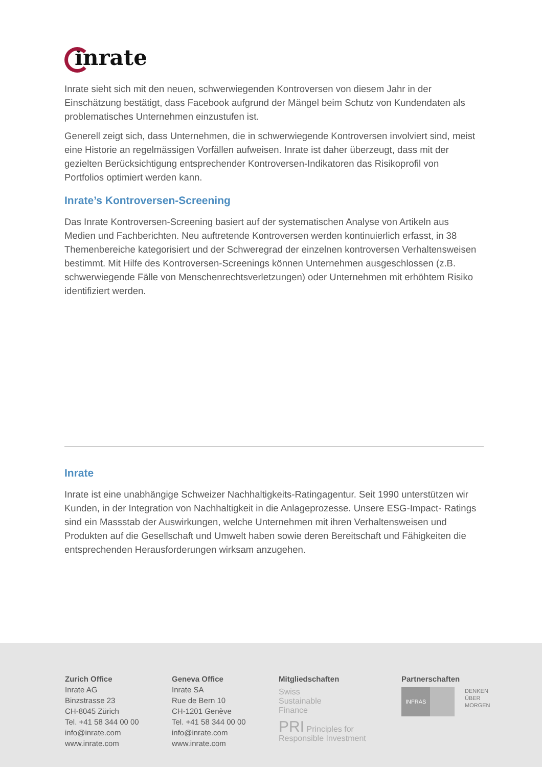inrate
Inrate sieht sich mit den neuen, schwerwiegenden Kontroversen von diesem Jahr in der Einschätzung bestätigt, dass Facebook aufgrund der Mängel beim Schutz von Kundendaten als problematisches Unternehmen einzustufen ist.
Generell zeigt sich, dass Unternehmen, die in schwerwiegende Kontroversen involviert sind, meist eine Historie an regelmässigen Vorfällen aufweisen. Inrate ist daher überzeugt, dass mit der gezielten Berücksichtigung entsprechender Kontroversen-Indikatoren das Risikoprofil von Portfolios optimiert werden kann.
Inrate’s Kontroversen-Screening
Das Inrate Kontroversen-Screening basiert auf der systematischen Analyse von Artikeln aus Medien und Fachberichten. Neu auftretende Kontroversen werden kontinuierlich erfasst, in 38 Themenbereiche kategorisiert und der Schweregrad der einzelnen kontroversen Verhaltensweisen bestimmt. Mit Hilfe des Kontroversen-Screenings können Unternehmen ausgeschlossen (z.B. schwerwiegende Fälle von Menschenrechtsverletzungen) oder Unternehmen mit erhöhtem Risiko identifiziert werden.
Inrate
Inrate ist eine unabhängige Schweizer Nachhaltigkeits-Ratingagentur. Seit 1990 unterstützen wir Kunden, in der Integration von Nachhaltigkeit in die Anlageprozesse. Unsere ESG-Impact- Ratings sind ein Massstab der Auswirkungen, welche Unternehmen mit ihren Verhaltensweisen und Produkten auf die Gesellschaft und Umwelt haben sowie deren Bereitschaft und Fähigkeiten die entsprechenden Herausforderungen wirksam anzugehen.
Zurich Office
Inrate AG
Binzstrasse 23
CH-8045 Zürich
Tel. +41 58 344 00 00
info@inrate.com
www.inrate.com
Geneva Office
Inrate SA
Rue de Bern 10
CH-1201 Genève
Tel. +41 58 344 00 00
info@inrate.com
www.inrate.com
Mitgliedschaften
Swiss
Sustainable
Finance
PRI Principles for Responsible Investment
Partnerschaften
INFRAS DENKEN
ÜBER
MORGEN